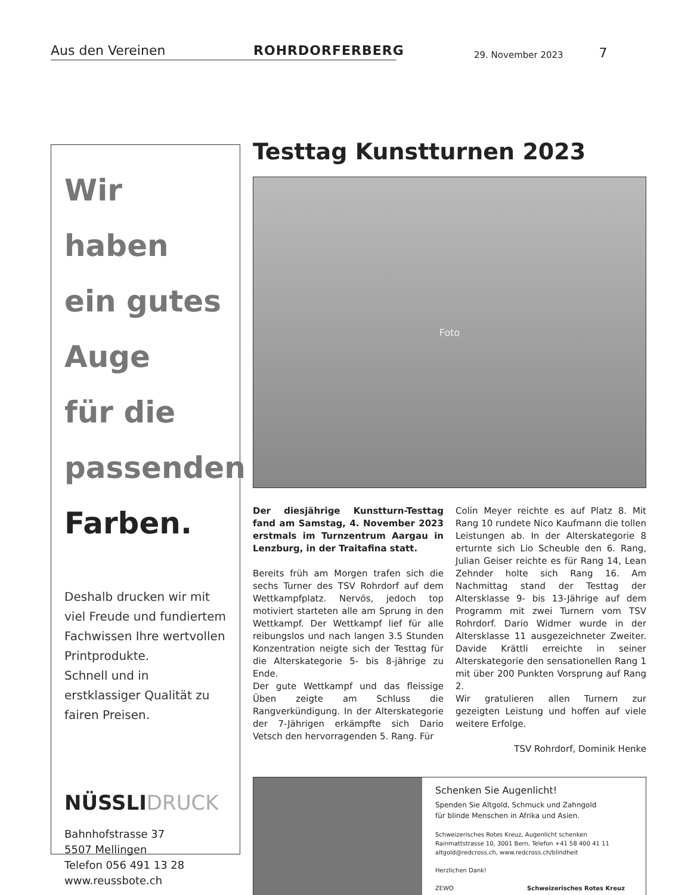Aus den Vereinen
ROHRDORFERBERG
29. November 2023
7
Wir
haben
ein gutes
Auge
für die
passenden
Farben.
Deshalb drucken wir mit viel Freude und fundiertem Fachwissen Ihre wertvollen Printprodukte.
Schnell und in erstklassiger Qualität zu fairen Preisen.
NÜSSLIDRUCK
Bahnhofstrasse 37
5507 Mellingen
Telefon 056 491 13 28
www.reussbote.ch
Testtag Kunstturnen 2023
Foto
Der diesjährige Kunstturn-Testtag fand am Samstag, 4. November 2023 erstmals im Turnzentrum Aargau in Lenzburg, in der Traitafina statt.
Bereits früh am Morgen trafen sich die sechs Turner des TSV Rohrdorf auf dem Wettkampfplatz. Nervös, jedoch top motiviert starteten alle am Sprung in den Wettkampf. Der Wettkampf lief für alle reibungslos und nach langen 3.5 Stunden Konzentration neigte sich der Testtag für die Alterskategorie 5- bis 8-jährige zu Ende.
Der gute Wettkampf und das fleissige Üben zeigte am Schluss die Rangverkündigung. In der Alterskategorie der 7-Jährigen erkämpfte sich Dario Vetsch den hervorragenden 5. Rang. Für
Colin Meyer reichte es auf Platz 8. Mit Rang 10 rundete Nico Kaufmann die tollen Leistungen ab. In der Alterskategorie 8 erturnte sich Lio Scheuble den 6. Rang, Julian Geiser reichte es für Rang 14, Lean Zehnder holte sich Rang 16. Am Nachmittag stand der Testtag der Altersklasse 9- bis 13-Jährige auf dem Programm mit zwei Turnern vom TSV Rohrdorf. Dario Widmer wurde in der Altersklasse 11 ausgezeichneter Zweiter. Davide Krättli erreichte in seiner Alterskategorie den sensationellen Rang 1 mit über 200 Punkten Vorsprung auf Rang 2.
Wir gratulieren allen Turnern zur gezeigten Leistung und hoffen auf viele weitere Erfolge.
TSV Rohrdorf, Dominik Henke
Schenken Sie Augenlicht!
Spenden Sie Altgold, Schmuck und Zahngold
für blinde Menschen in Afrika und Asien.
Schweizerisches Rotes Kreuz, Augenlicht schenken
Rainmattstrasse 10, 3001 Bern, Telefon +41 58 400 41 11
altgold@redcross.ch, www.redcross.ch/blindheit
Herzlichen Dank!
ZEWO Schweizerisches Rotes Kreuz